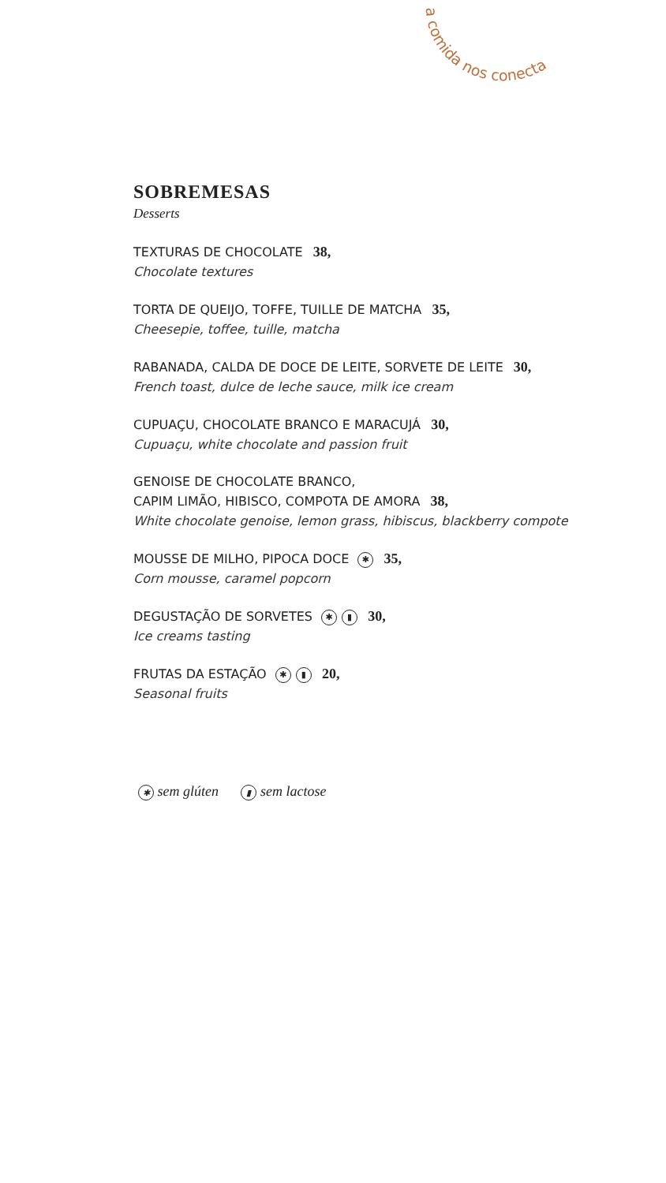a comida nos conecta
SOBREMESAS
Desserts
TEXTURAS DE CHOCOLATE 38,
Chocolate textures
TORTA DE QUEIJO, TOFFE, TUILLE DE MATCHA 35,
Cheesepie, toffee, tuille, matcha
RABANADA, CALDA DE DOCE DE LEITE, SORVETE DE LEITE 30,
French toast, dulce de leche sauce, milk ice cream
CUPUAÇU, CHOCOLATE BRANCO E MARACUJÁ 30,
Cupuaçu, white chocolate and passion fruit
GENOISE DE CHOCOLATE BRANCO,
CAPIM LIMÃO, HIBISCO, COMPOTA DE AMORA 38,
White chocolate genoise, lemon grass, hibiscus, blackberry compote
MOUSSE DE MILHO, PIPOCA DOCE ✱ 35,
Corn mousse, caramel popcorn
DEGUSTAÇÃO DE SORVETES ✱ ▮ 30,
Ice creams tasting
FRUTAS DA ESTAÇÃO ✱ ▮ 20,
Seasonal fruits
✱ sem glúten ▮ sem lactose